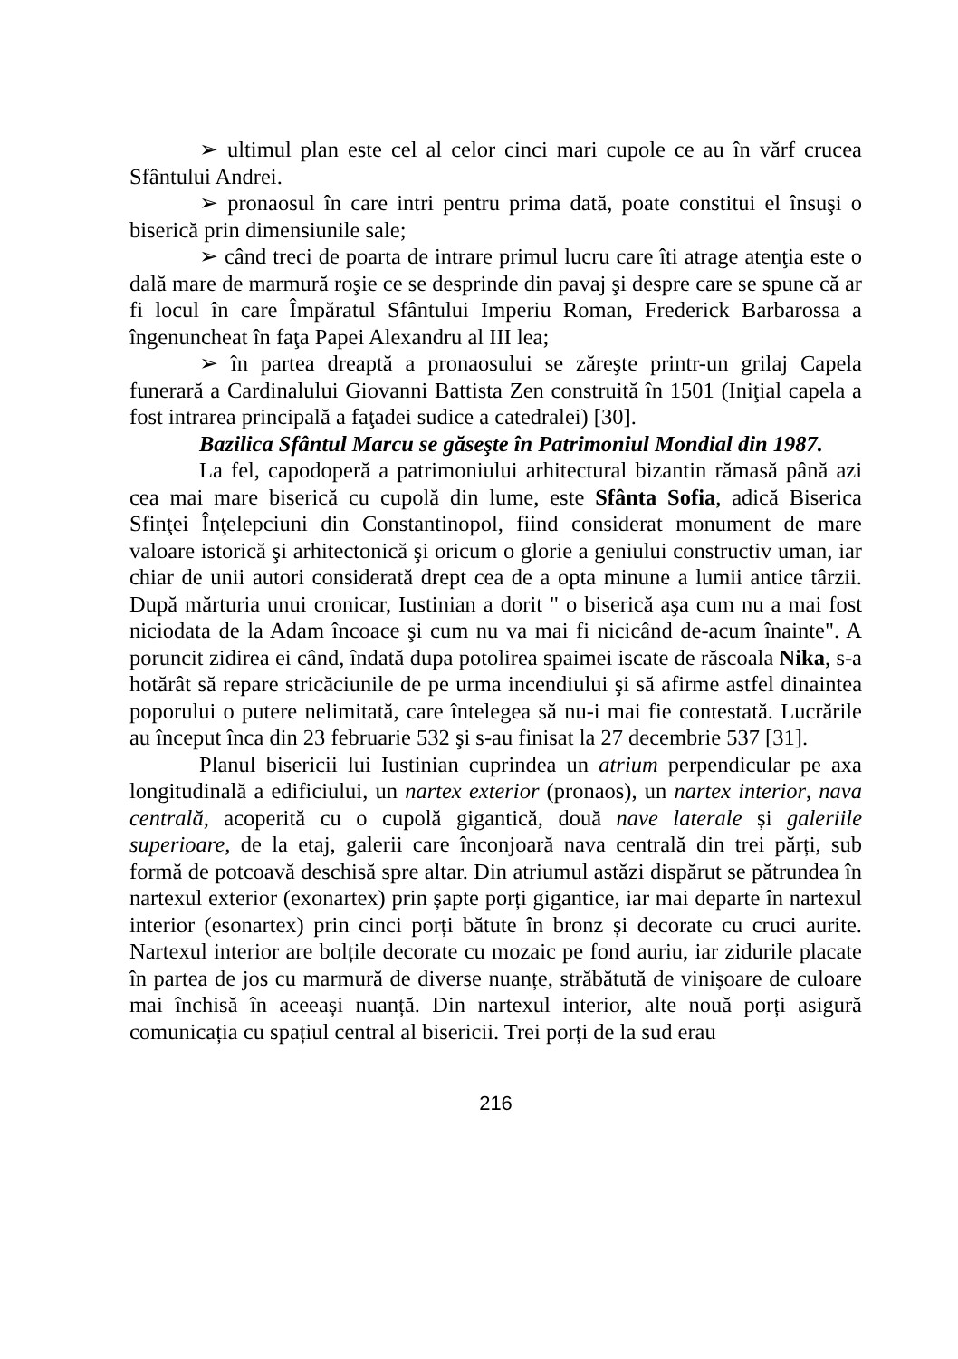➢ ultimul plan este cel al celor cinci mari cupole ce au în vărf crucea Sfântului Andrei.
➢ pronaosul în care intri pentru prima dată, poate constitui el însuşi o biserică prin dimensiunile sale;
➢ când treci de poarta de intrare primul lucru care îti atrage atenţia este o dală mare de marmură roşie ce se desprinde din pavaj şi despre care se spune că ar fi locul în care Împăratul Sfântului Imperiu Roman, Frederick Barbarossa a îngenuncheat în faţa Papei Alexandru al III lea;
➢ în partea dreaptă a pronaosului se zăreşte printr-un grilaj Capela funerară a Cardinalului Giovanni Battista Zen construită în 1501 (Iniţial capela a fost intrarea principală a faţadei sudice a catedralei) [30].
Bazilica Sfântul Marcu se găseşte în Patrimoniul Mondial din 1987.
La fel, capodoperă a patrimoniului arhitectural bizantin rămasă până azi cea mai mare biserică cu cupolă din lume, este Sfânta Sofia, adică Biserica Sfinţei Înţelepciuni din Constantinopol, fiind considerat monument de mare valoare istorică şi arhitectonică şi oricum o glorie a geniului constructiv uman, iar chiar de unii autori considerată drept cea de a opta minune a lumii antice târzii. După mărturia unui cronicar, Iustinian a dorit " o biserică aşa cum nu a mai fost niciodata de la Adam încoace şi cum nu va mai fi nicicând de-acum înainte". A poruncit zidirea ei când, îndată dupa potolirea spaimei iscate de răscoala Nika, s-a hotărât să repare stricăciunile de pe urma incendiului şi să afirme astfel dinaintea poporului o putere nelimitată, care întelegea să nu-i mai fie contestată. Lucrările au început înca din 23 februarie 532 şi s-au finisat la 27 decembrie 537 [31].
Planul bisericii lui Iustinian cuprindea un atrium perpendicular pe axa longitudinală a edificiului, un nartex exterior (pronaos), un nartex interior, nava centrală, acoperită cu o cupolă gigantică, două nave laterale și galeriile superioare, de la etaj, galerii care înconjoară nava centrală din trei părți, sub formă de potcoavă deschisă spre altar. Din atriumul astăzi dispărut se pătrundea în nartexul exterior (exonartex) prin șapte porți gigantice, iar mai departe în nartexul interior (esonartex) prin cinci porți bătute în bronz și decorate cu cruci aurite. Nartexul interior are bolțile decorate cu mozaic pe fond auriu, iar zidurile placate în partea de jos cu marmură de diverse nuanțe, străbătută de vinișoare de culoare mai închisă în aceeași nuanță. Din nartexul interior, alte nouă porți asigură comunicația cu spațiul central al bisericii. Trei porți de la sud erau
216